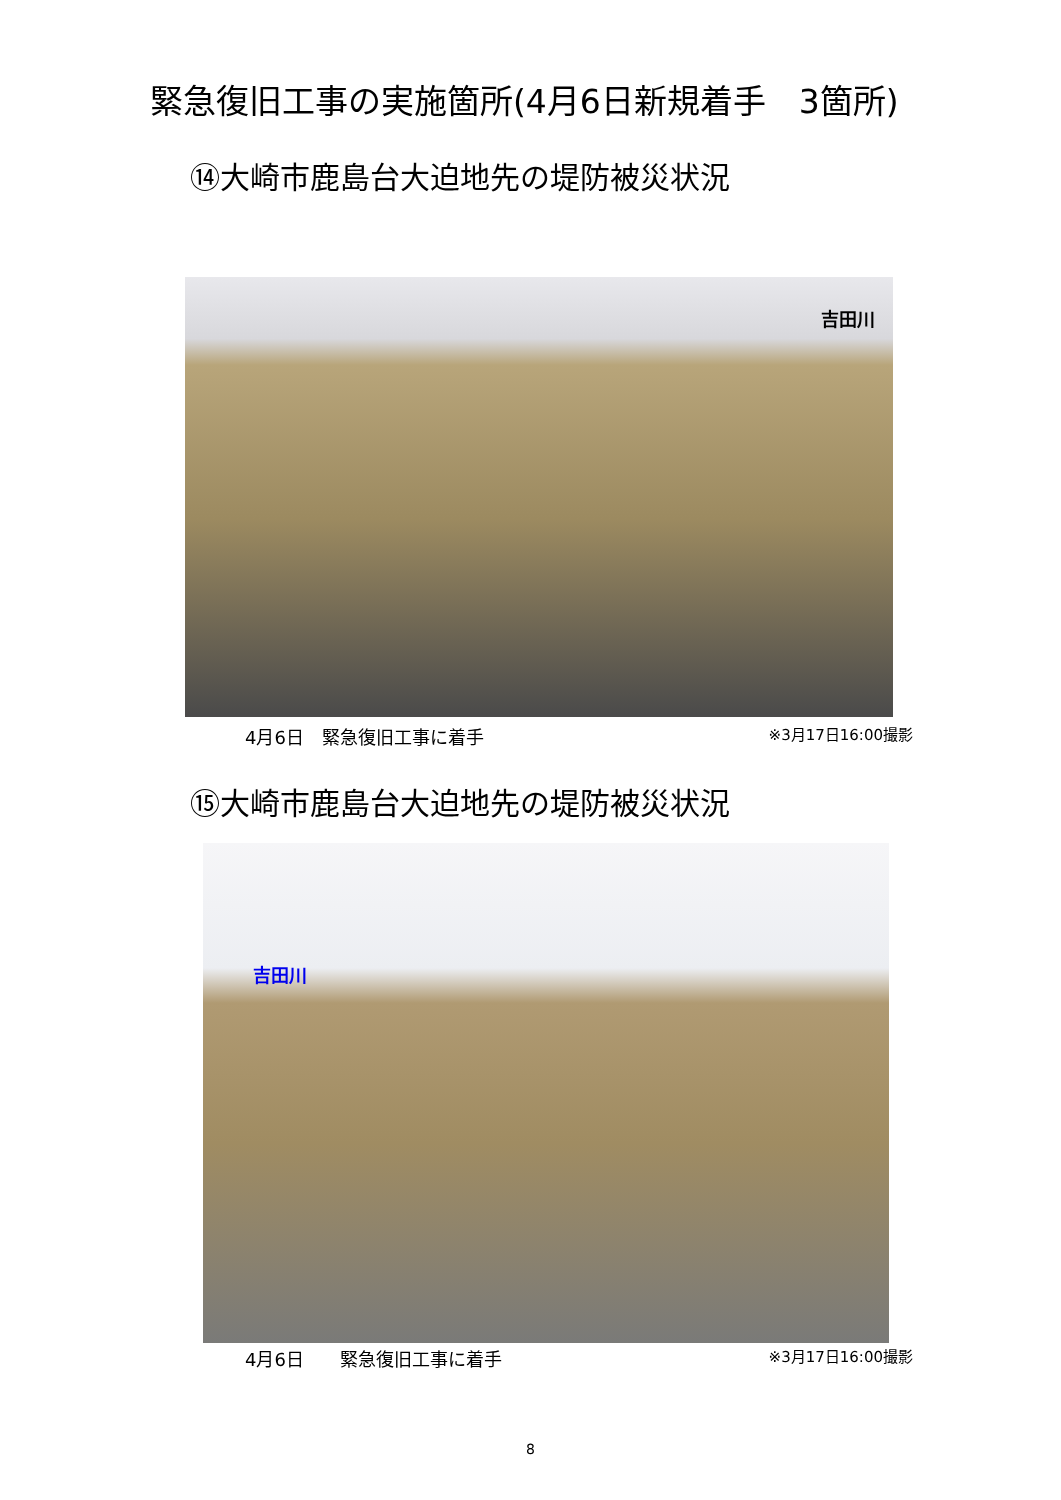緊急復旧工事の実施箇所(4月6日新規着手　3箇所)
⑭大崎市鹿島台大迫地先の堤防被災状況
吉田川
4月6日　緊急復旧工事に着手 ※3月17日16:00撮影
⑮大崎市鹿島台大迫地先の堤防被災状況
吉田川
4月6日　　緊急復旧工事に着手 ※3月17日16:00撮影
8